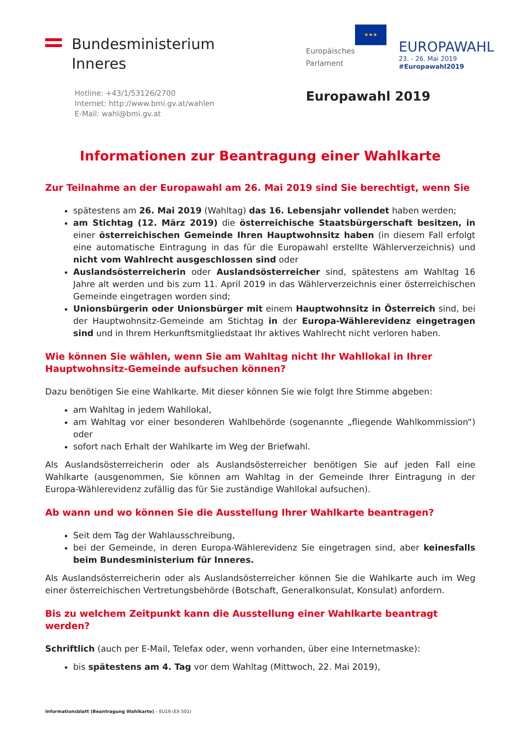Bundesministerium
Inneres
Hotline: +43/1/53126/2700
Internet: http://www.bmi.gv.at/wahlen
E-Mail: wahl@bmi.gv.at
★★★
Europäisches Parlament
EUROPAWAHL
23. - 26. Mai 2019
#Europawahl2019
Europawahl 2019
Informationen zur Beantragung einer Wahlkarte
Zur Teilnahme an der Europawahl am 26. Mai 2019 sind Sie berechtigt, wenn Sie
spätestens am 26. Mai 2019 (Wahltag) das 16. Lebensjahr vollendet haben werden;
am Stichtag (12. März 2019) die österreichische Staatsbürgerschaft besitzen, in einer österreichischen Gemeinde Ihren Hauptwohnsitz haben (in diesem Fall erfolgt eine automatische Eintragung in das für die Europawahl erstellte Wählerverzeichnis) und nicht vom Wahlrecht ausgeschlossen sind oder
Auslandsösterreicherin oder Auslandsösterreicher sind, spätestens am Wahltag 16 Jahre alt werden und bis zum 11. April 2019 in das Wählerverzeichnis einer österreichischen Gemeinde eingetragen worden sind;
Unionsbürgerin oder Unionsbürger mit einem Hauptwohnsitz in Österreich sind, bei der Hauptwohnsitz-Gemeinde am Stichtag in der Europa-Wählerevidenz eingetragen sind und in Ihrem Herkunftsmitgliedstaat Ihr aktives Wahlrecht nicht verloren haben.
Wie können Sie wählen, wenn Sie am Wahltag nicht Ihr Wahllokal in Ihrer Hauptwohnsitz-Gemeinde aufsuchen können?
Dazu benötigen Sie eine Wahlkarte. Mit dieser können Sie wie folgt Ihre Stimme abgeben:
am Wahltag in jedem Wahllokal,
am Wahltag vor einer besonderen Wahlbehörde (sogenannte „fliegende Wahlkommission“) oder
sofort nach Erhalt der Wahlkarte im Weg der Briefwahl.
Als Auslandsösterreicherin oder als Auslandsösterreicher benötigen Sie auf jeden Fall eine Wahlkarte (ausgenommen, Sie können am Wahltag in der Gemeinde Ihrer Eintragung in der Europa-Wählerevidenz zufällig das für Sie zuständige Wahllokal aufsuchen).
Ab wann und wo können Sie die Ausstellung Ihrer Wahlkarte beantragen?
Seit dem Tag der Wahlausschreibung,
bei der Gemeinde, in deren Europa-Wählerevidenz Sie eingetragen sind, aber keinesfalls beim Bundesministerium für Inneres.
Als Auslandsösterreicherin oder als Auslandsösterreicher können Sie die Wahlkarte auch im Weg einer österreichischen Vertretungsbehörde (Botschaft, Generalkonsulat, Konsulat) anfordern.
Bis zu welchem Zeitpunkt kann die Ausstellung einer Wahlkarte beantragt werden?
Schriftlich (auch per E-Mail, Telefax oder, wenn vorhanden, über eine Internetmaske):
bis spätestens am 4. Tag vor dem Wahltag (Mittwoch, 22. Mai 2019),
Informationsblatt (Beantragung Wahlkarte) – EU19 (EX 501)